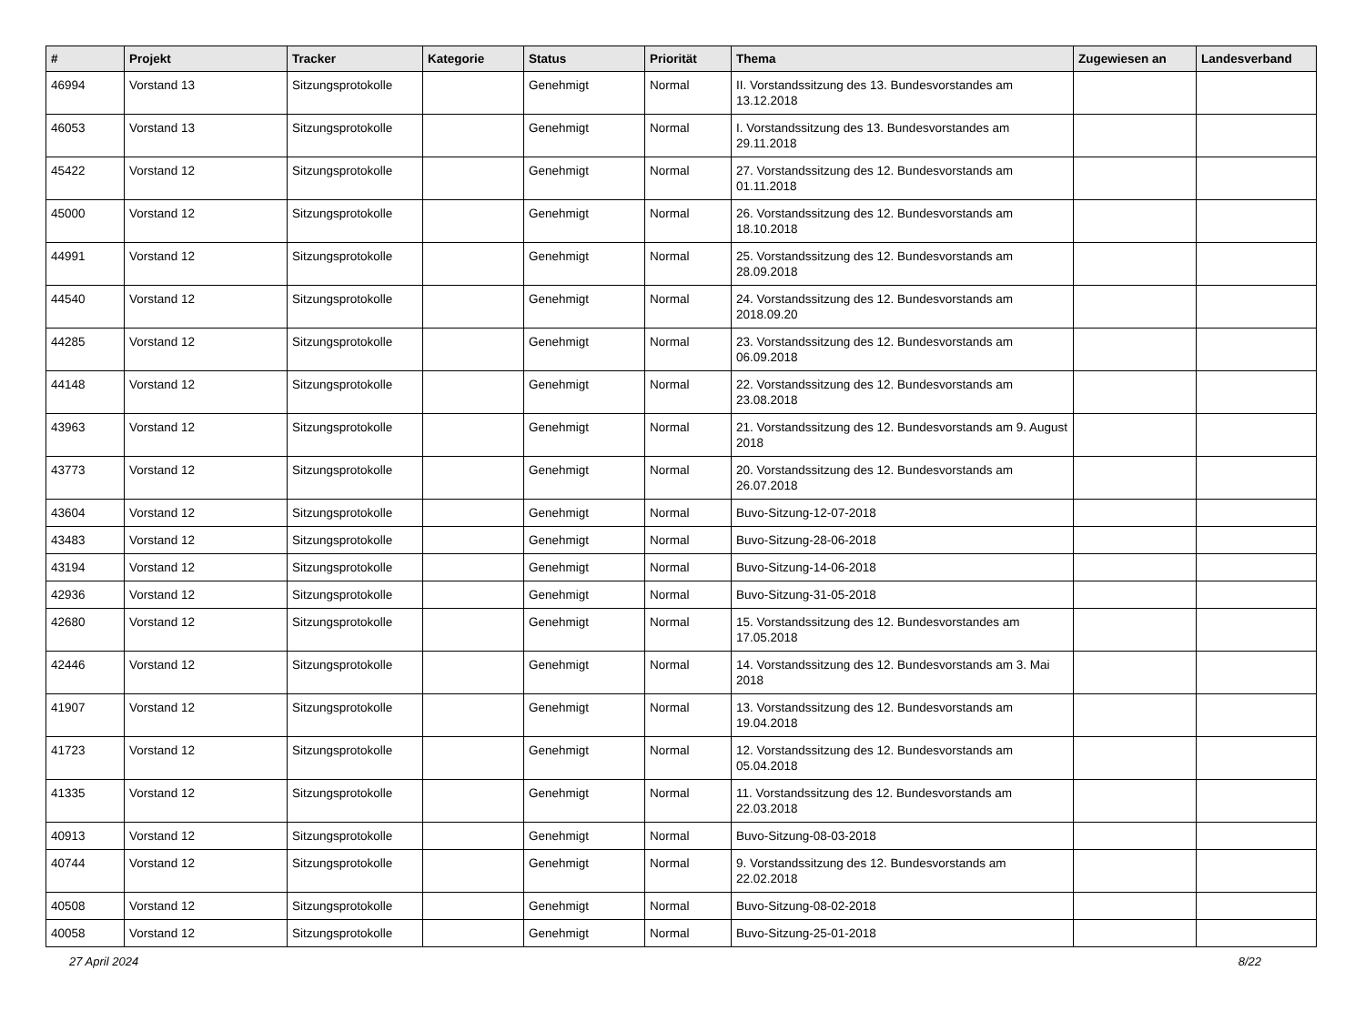| # | Projekt | Tracker | Kategorie | Status | Priorität | Thema | Zugewiesen an | Landesverband |
| --- | --- | --- | --- | --- | --- | --- | --- | --- |
| 46994 | Vorstand 13 | Sitzungsprotokolle | | Genehmigt | Normal | II. Vorstandssitzung des 13. Bundesvorstandes am 13.12.2018 | | |
| 46053 | Vorstand 13 | Sitzungsprotokolle | | Genehmigt | Normal | I. Vorstandssitzung des 13. Bundesvorstandes am 29.11.2018 | | |
| 45422 | Vorstand 12 | Sitzungsprotokolle | | Genehmigt | Normal | 27. Vorstandssitzung des 12. Bundesvorstands am 01.11.2018 | | |
| 45000 | Vorstand 12 | Sitzungsprotokolle | | Genehmigt | Normal | 26. Vorstandssitzung des 12. Bundesvorstands am 18.10.2018 | | |
| 44991 | Vorstand 12 | Sitzungsprotokolle | | Genehmigt | Normal | 25. Vorstandssitzung des 12. Bundesvorstands am 28.09.2018 | | |
| 44540 | Vorstand 12 | Sitzungsprotokolle | | Genehmigt | Normal | 24. Vorstandssitzung des 12. Bundesvorstands am 2018.09.20 | | |
| 44285 | Vorstand 12 | Sitzungsprotokolle | | Genehmigt | Normal | 23. Vorstandssitzung des 12. Bundesvorstands am 06.09.2018 | | |
| 44148 | Vorstand 12 | Sitzungsprotokolle | | Genehmigt | Normal | 22. Vorstandssitzung des 12. Bundesvorstands am 23.08.2018 | | |
| 43963 | Vorstand 12 | Sitzungsprotokolle | | Genehmigt | Normal | 21. Vorstandssitzung des 12. Bundesvorstands am 9. August 2018 | | |
| 43773 | Vorstand 12 | Sitzungsprotokolle | | Genehmigt | Normal | 20. Vorstandssitzung des 12. Bundesvorstands am 26.07.2018 | | |
| 43604 | Vorstand 12 | Sitzungsprotokolle | | Genehmigt | Normal | Buvo-Sitzung-12-07-2018 | | |
| 43483 | Vorstand 12 | Sitzungsprotokolle | | Genehmigt | Normal | Buvo-Sitzung-28-06-2018 | | |
| 43194 | Vorstand 12 | Sitzungsprotokolle | | Genehmigt | Normal | Buvo-Sitzung-14-06-2018 | | |
| 42936 | Vorstand 12 | Sitzungsprotokolle | | Genehmigt | Normal | Buvo-Sitzung-31-05-2018 | | |
| 42680 | Vorstand 12 | Sitzungsprotokolle | | Genehmigt | Normal | 15. Vorstandssitzung des 12. Bundesvorstandes am 17.05.2018 | | |
| 42446 | Vorstand 12 | Sitzungsprotokolle | | Genehmigt | Normal | 14. Vorstandssitzung des 12. Bundesvorstands am 3. Mai 2018 | | |
| 41907 | Vorstand 12 | Sitzungsprotokolle | | Genehmigt | Normal | 13. Vorstandssitzung des 12. Bundesvorstands am 19.04.2018 | | |
| 41723 | Vorstand 12 | Sitzungsprotokolle | | Genehmigt | Normal | 12. Vorstandssitzung des 12. Bundesvorstands am 05.04.2018 | | |
| 41335 | Vorstand 12 | Sitzungsprotokolle | | Genehmigt | Normal | 11. Vorstandssitzung des 12. Bundesvorstands am 22.03.2018 | | |
| 40913 | Vorstand 12 | Sitzungsprotokolle | | Genehmigt | Normal | Buvo-Sitzung-08-03-2018 | | |
| 40744 | Vorstand 12 | Sitzungsprotokolle | | Genehmigt | Normal | 9. Vorstandssitzung des 12. Bundesvorstands am 22.02.2018 | | |
| 40508 | Vorstand 12 | Sitzungsprotokolle | | Genehmigt | Normal | Buvo-Sitzung-08-02-2018 | | |
| 40058 | Vorstand 12 | Sitzungsprotokolle | | Genehmigt | Normal | Buvo-Sitzung-25-01-2018 | | |
27 April 2024 8/22